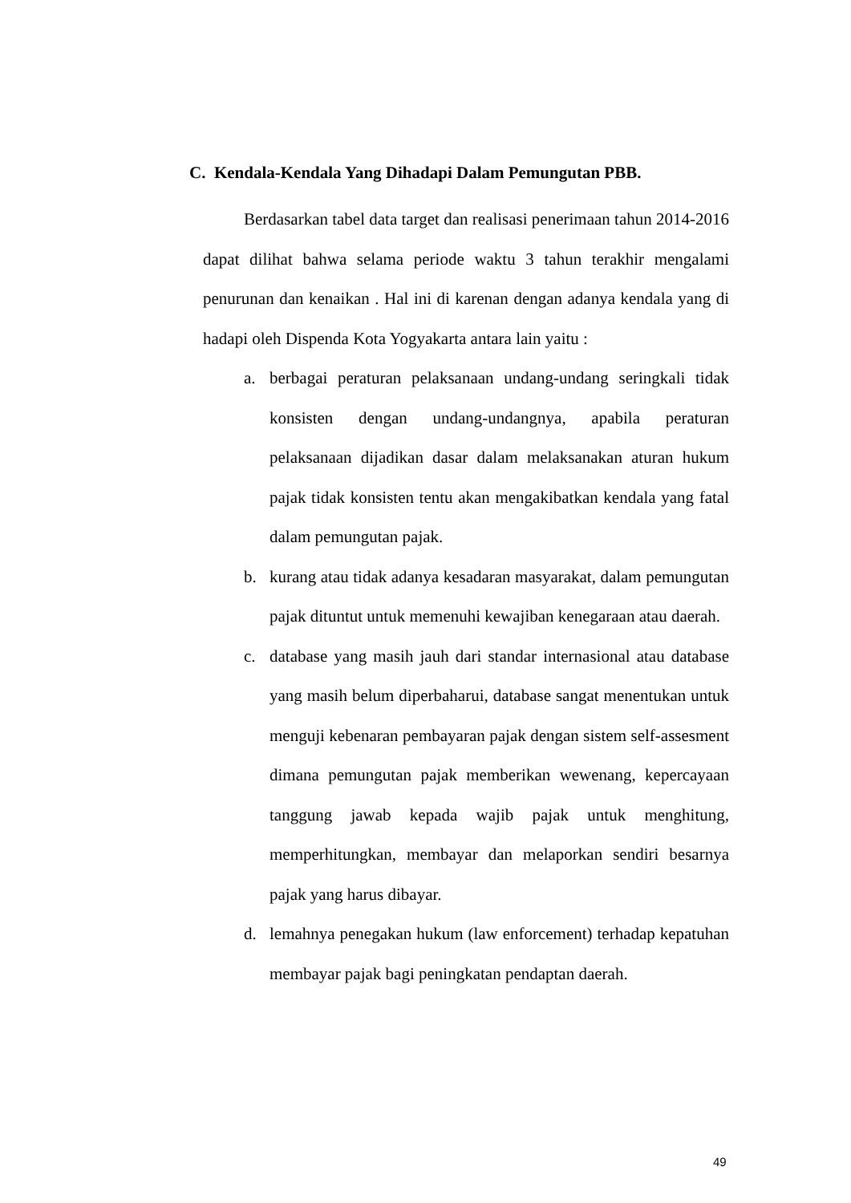C. Kendala-Kendala Yang Dihadapi Dalam Pemungutan PBB.
Berdasarkan tabel data target dan realisasi penerimaan tahun 2014-2016 dapat dilihat bahwa selama periode waktu 3 tahun terakhir mengalami penurunan dan kenaikan . Hal ini di karenan dengan adanya kendala yang di hadapi oleh Dispenda Kota Yogyakarta antara lain yaitu :
a. berbagai peraturan pelaksanaan undang-undang seringkali tidak konsisten dengan undang-undangnya, apabila peraturan pelaksanaan dijadikan dasar dalam melaksanakan aturan hukum pajak tidak konsisten tentu akan mengakibatkan kendala yang fatal dalam pemungutan pajak.
b. kurang atau tidak adanya kesadaran masyarakat, dalam pemungutan pajak dituntut untuk memenuhi kewajiban kenegaraan atau daerah.
c. database yang masih jauh dari standar internasional atau database yang masih belum diperbaharui, database sangat menentukan untuk menguji kebenaran pembayaran pajak dengan sistem self-assesment dimana pemungutan pajak memberikan wewenang, kepercayaan tanggung jawab kepada wajib pajak untuk menghitung, memperhitungkan, membayar dan melaporkan sendiri besarnya pajak yang harus dibayar.
d. lemahnya penegakan hukum (law enforcement) terhadap kepatuhan membayar pajak bagi peningkatan pendaptan daerah.
49